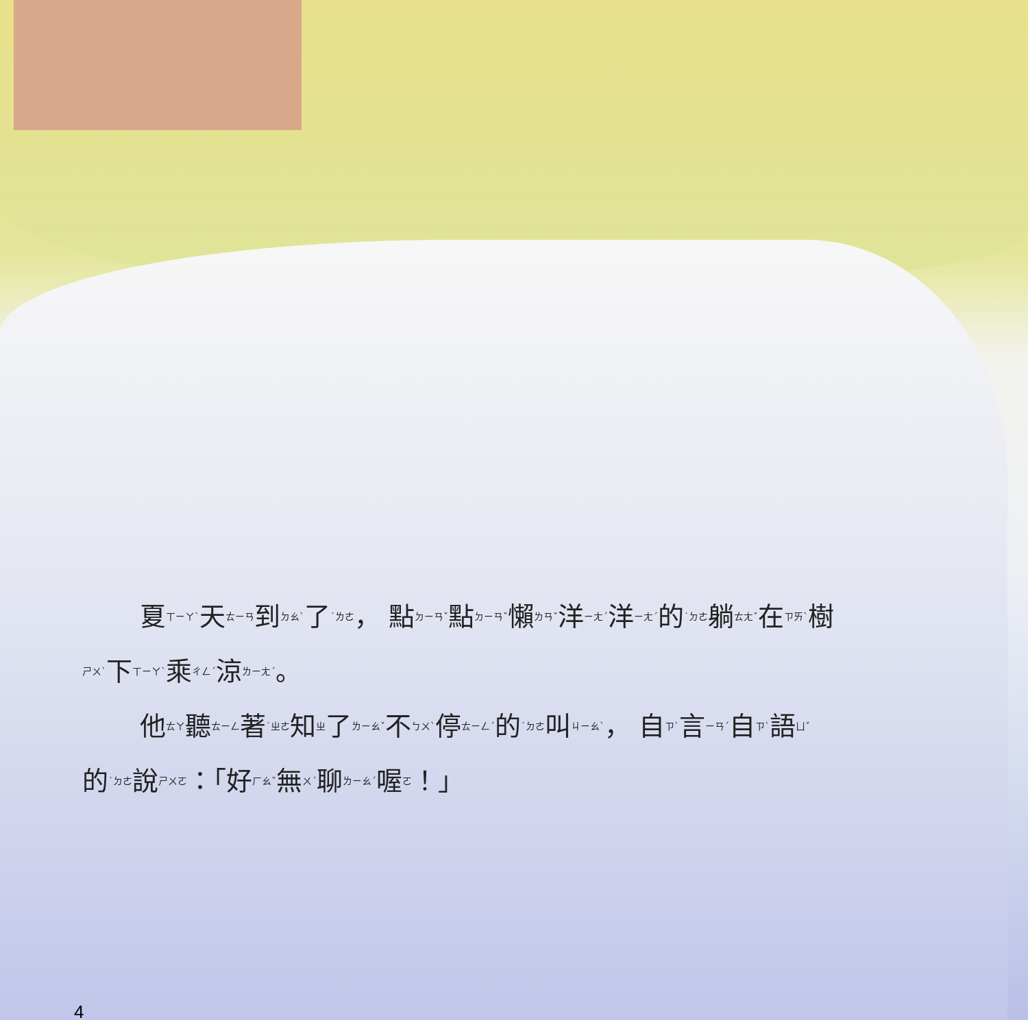夏ㄒㄧㄚˋ天ㄊㄧㄢ到ㄉㄠˋ了˙ㄌㄜ， 點ㄉㄧㄢˇ點ㄉㄧㄢˇ懶ㄌㄢˇ洋ㄧㄤˊ洋ㄧㄤˊ的˙ㄉㄜ躺ㄊㄤˇ在ㄗㄞˋ樹ㄕㄨˋ下ㄒㄧㄚˋ乘ㄔㄥˊ涼ㄌㄧㄤˊ。
他ㄊㄚ聽ㄊㄧㄥ著˙ㄓㄜ知ㄓ了ㄌㄧㄠˇ不ㄅㄨˋ停ㄊㄧㄥˊ的˙ㄉㄜ叫ㄐㄧㄠˋ， 自ㄗˋ言ㄧㄢˊ自ㄗˋ語ㄩˇ的˙ㄉㄜ說ㄕㄨㄛ：「好ㄏㄠˇ無ㄨˊ聊ㄌㄧㄠˊ喔ㄛ！」
4